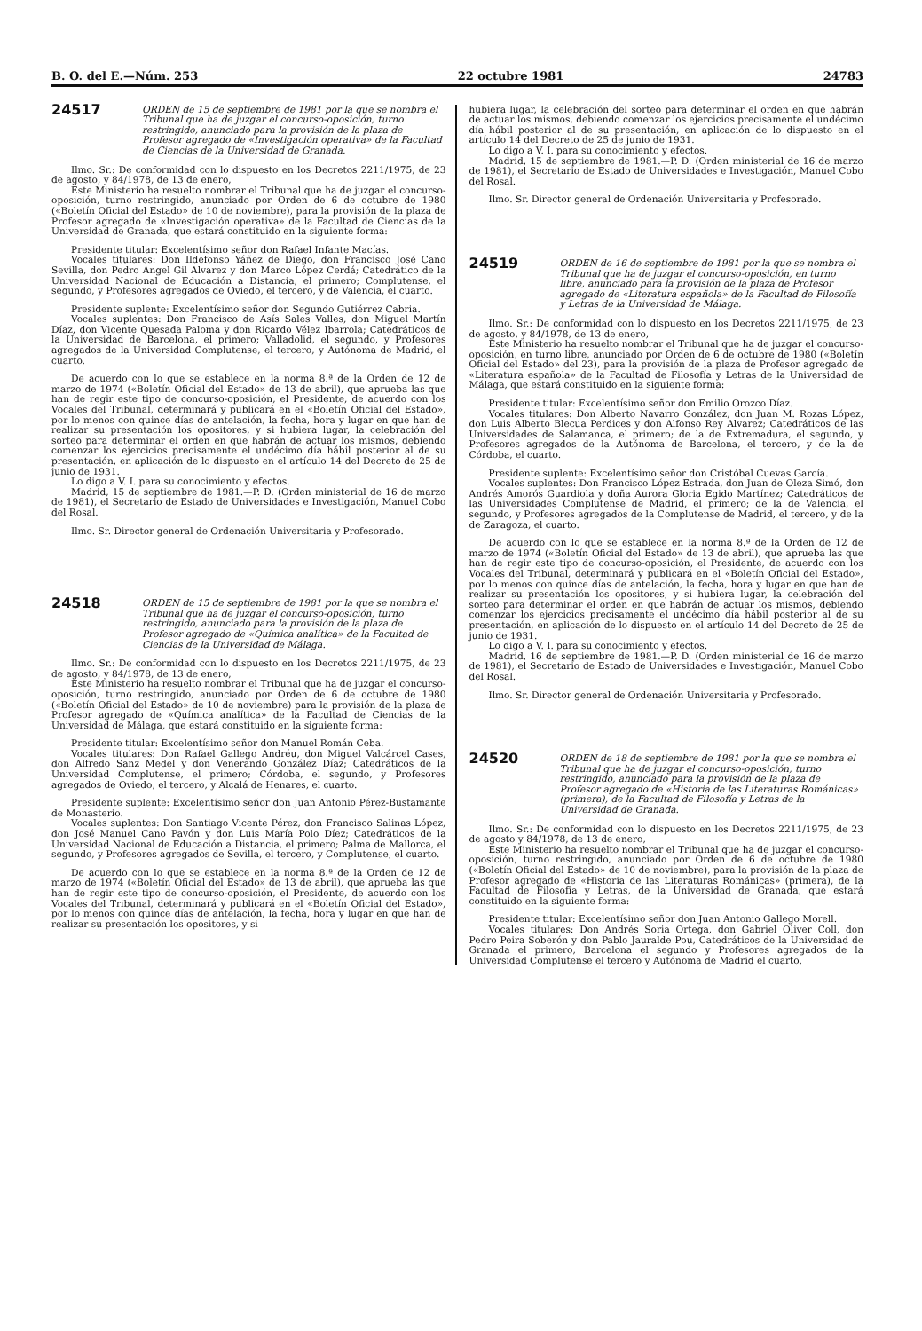B. O. del E.—Núm. 253 22 octubre 1981 24783
24517
ORDEN de 15 de septiembre de 1981 por la que se nombra el Tribunal que ha de juzgar el concurso-oposición, turno restringido, anunciado para la provisión de la plaza de Profesor agregado de «Investigación operativa» de la Facultad de Ciencias de la Universidad de Granada.
Ilmo. Sr.: De conformidad con lo dispuesto en los Decretos 2211/1975, de 23 de agosto, y 84/1978, de 13 de enero,
Este Ministerio ha resuelto nombrar el Tribunal que ha de juzgar el concurso-oposición, turno restringido, anunciado por Orden de 6 de octubre de 1980 («Boletín Oficial del Estado» de 10 de noviembre), para la provisión de la plaza de Profesor agregado de «Investigación operativa» de la Facultad de Ciencias de la Universidad de Granada, que estará constituido en la siguiente forma:
Presidente titular: Excelentísimo señor don Rafael Infante Macías.
Vocales titulares: Don Ildefonso Yáñez de Diego, don Francisco José Cano Sevilla, don Pedro Angel Gil Alvarez y don Marco López Cerdá; Catedrático de la Universidad Nacional de Educación a Distancia, el primero; Complutense, el segundo, y Profesores agregados de Oviedo, el tercero, y de Valencia, el cuarto.
Presidente suplente: Excelentísimo señor don Segundo Gutiérrez Cabria.
Vocales suplentes: Don Francisco de Asís Sales Valles, don Miguel Martín Díaz, don Vicente Quesada Paloma y don Ricardo Vélez Ibarrola; Catedráticos de la Universidad de Barcelona, el primero; Valladolid, el segundo, y Profesores agregados de la Universidad Complutense, el tercero, y Autónoma de Madrid, el cuarto.
De acuerdo con lo que se establece en la norma 8.ª de la Orden de 12 de marzo de 1974 («Boletín Oficial del Estado» de 13 de abril), que aprueba las que han de regir este tipo de concurso-oposición, el Presidente, de acuerdo con los Vocales del Tribunal, determinará y publicará en el «Boletín Oficial del Estado», por lo menos con quince días de antelación, la fecha, hora y lugar en que han de realizar su presentación los opositores, y si hubiera lugar, la celebración del sorteo para determinar el orden en que habrán de actuar los mismos, debiendo comenzar los ejercicios precisamente el undécimo día hábil posterior al de su presentación, en aplicación de lo dispuesto en el artículo 14 del Decreto de 25 de junio de 1931.
Lo digo a V. I. para su conocimiento y efectos.
Madrid, 15 de septiembre de 1981.—P. D. (Orden ministerial de 16 de marzo de 1981), el Secretario de Estado de Universidades e Investigación, Manuel Cobo del Rosal.
Ilmo. Sr. Director general de Ordenación Universitaria y Profesorado.
24518
ORDEN de 15 de septiembre de 1981 por la que se nombra el Tribunal que ha de juzgar el concurso-oposición, turno restringido, anunciado para la provisión de la plaza de Profesor agregado de «Química analítica» de la Facultad de Ciencias de la Universidad de Málaga.
Ilmo. Sr.: De conformidad con lo dispuesto en los Decretos 2211/1975, de 23 de agosto, y 84/1978, de 13 de enero,
Este Ministerio ha resuelto nombrar el Tribunal que ha de juzgar el concurso-oposición, turno restringido, anunciado por Orden de 6 de octubre de 1980 («Boletín Oficial del Estado» de 10 de noviembre) para la provisión de la plaza de Profesor agregado de «Química analítica» de la Facultad de Ciencias de la Universidad de Málaga, que estará constituido en la siguiente forma:
Presidente titular: Excelentísimo señor don Manuel Román Ceba.
Vocales titulares: Don Rafael Gallego Andréu, don Miguel Valcárcel Cases, don Alfredo Sanz Medel y don Venerando González Díaz; Catedráticos de la Universidad Complutense, el primero; Córdoba, el segundo, y Profesores agregados de Oviedo, el tercero, y Alcalá de Henares, el cuarto.
Presidente suplente: Excelentísimo señor don Juan Antonio Pérez-Bustamante de Monasterio.
Vocales suplentes: Don Santiago Vicente Pérez, don Francisco Salinas López, don José Manuel Cano Pavón y don Luis María Polo Díez; Catedráticos de la Universidad Nacional de Educación a Distancia, el primero; Palma de Mallorca, el segundo, y Profesores agregados de Sevilla, el tercero, y Complutense, el cuarto.
De acuerdo con lo que se establece en la norma 8.ª de la Orden de 12 de marzo de 1974 («Boletín Oficial del Estado» de 13 de abril), que aprueba las que han de regir este tipo de concurso-oposición, el Presidente, de acuerdo con los Vocales del Tribunal, determinará y publicará en el «Boletín Oficial del Estado», por lo menos con quince días de antelación, la fecha, hora y lugar en que han de realizar su presentación los opositores, y si
hubiera lugar, la celebración del sorteo para determinar el orden en que habrán de actuar los mismos, debiendo comenzar los ejercicios precisamente el undécimo día hábil posterior al de su presentación, en aplicación de lo dispuesto en el artículo 14 del Decreto de 25 de junio de 1931.
Lo digo a V. I. para su conocimiento y efectos.
Madrid, 15 de septiembre de 1981.—P. D. (Orden ministerial de 16 de marzo de 1981), el Secretario de Estado de Universidades e Investigación, Manuel Cobo del Rosal.
Ilmo. Sr. Director general de Ordenación Universitaria y Profesorado.
24519
ORDEN de 16 de septiembre de 1981 por la que se nombra el Tribunal que ha de juzgar el concurso-oposición, en turno libre, anunciado para la provisión de la plaza de Profesor agregado de «Literatura española» de la Facultad de Filosofía y Letras de la Universidad de Málaga.
Ilmo. Sr.: De conformidad con lo dispuesto en los Decretos 2211/1975, de 23 de agosto, y 84/1978, de 13 de enero,
Este Ministerio ha resuelto nombrar el Tribunal que ha de juzgar el concurso-oposición, en turno libre, anunciado por Orden de 6 de octubre de 1980 («Boletín Oficial del Estado» del 23), para la provisión de la plaza de Profesor agregado de «Literatura española» de la Facultad de Filosofía y Letras de la Universidad de Málaga, que estará constituido en la siguiente forma:
Presidente titular: Excelentísimo señor don Emilio Orozco Díaz.
Vocales titulares: Don Alberto Navarro González, don Juan M. Rozas López, don Luis Alberto Blecua Perdices y don Alfonso Rey Alvarez; Catedráticos de las Universidades de Salamanca, el primero; de la de Extremadura, el segundo, y Profesores agregados de la Autónoma de Barcelona, el tercero, y de la de Córdoba, el cuarto.
Presidente suplente: Excelentísimo señor don Cristóbal Cuevas García.
Vocales suplentes: Don Francisco López Estrada, don Juan de Oleza Simó, don Andrés Amorós Guardiola y doña Aurora Gloria Egido Martínez; Catedráticos de las Universidades Complutense de Madrid, el primero; de la de Valencia, el segundo, y Profesores agregados de la Complutense de Madrid, el tercero, y de la de Zaragoza, el cuarto.
De acuerdo con lo que se establece en la norma 8.ª de la Orden de 12 de marzo de 1974 («Boletín Oficial del Estado» de 13 de abril), que aprueba las que han de regir este tipo de concurso-oposición, el Presidente, de acuerdo con los Vocales del Tribunal, determinará y publicará en el «Boletín Oficial del Estado», por lo menos con quince días de antelación, la fecha, hora y lugar en que han de realizar su presentación los opositores, y si hubiera lugar, la celebración del sorteo para determinar el orden en que habrán de actuar los mismos, debiendo comenzar los ejercicios precisamente el undécimo día hábil posterior al de su presentación, en aplicación de lo dispuesto en el artículo 14 del Decreto de 25 de junio de 1931.
Lo digo a V. I. para su conocimiento y efectos.
Madrid, 16 de septiembre de 1981.—P. D. (Orden ministerial de 16 de marzo de 1981), el Secretario de Estado de Universidades e Investigación, Manuel Cobo del Rosal.
Ilmo. Sr. Director general de Ordenación Universitaria y Profesorado.
24520
ORDEN de 18 de septiembre de 1981 por la que se nombra el Tribunal que ha de juzgar el concurso-oposición, turno restringido, anunciado para la provisión de la plaza de Profesor agregado de «Historia de las Literaturas Románicas» (primera), de la Facultad de Filosofía y Letras de la Universidad de Granada.
Ilmo. Sr.: De conformidad con lo dispuesto en los Decretos 2211/1975, de 23 de agosto y 84/1978, de 13 de enero,
Este Ministerio ha resuelto nombrar el Tribunal que ha de juzgar el concurso-oposición, turno restringido, anunciado por Orden de 6 de octubre de 1980 («Boletín Oficial del Estado» de 10 de noviembre), para la provisión de la plaza de Profesor agregado de «Historia de las Literaturas Románicas» (primera), de la Facultad de Filosofía y Letras, de la Universidad de Granada, que estará constituido en la siguiente forma:
Presidente titular: Excelentísimo señor don Juan Antonio Gallego Morell.
Vocales titulares: Don Andrés Soria Ortega, don Gabriel Oliver Coll, don Pedro Peira Soberón y don Pablo Jauralde Pou, Catedráticos de la Universidad de Granada el primero, Barcelona el segundo y Profesores agregados de la Universidad Complutense el tercero y Autónoma de Madrid el cuarto.